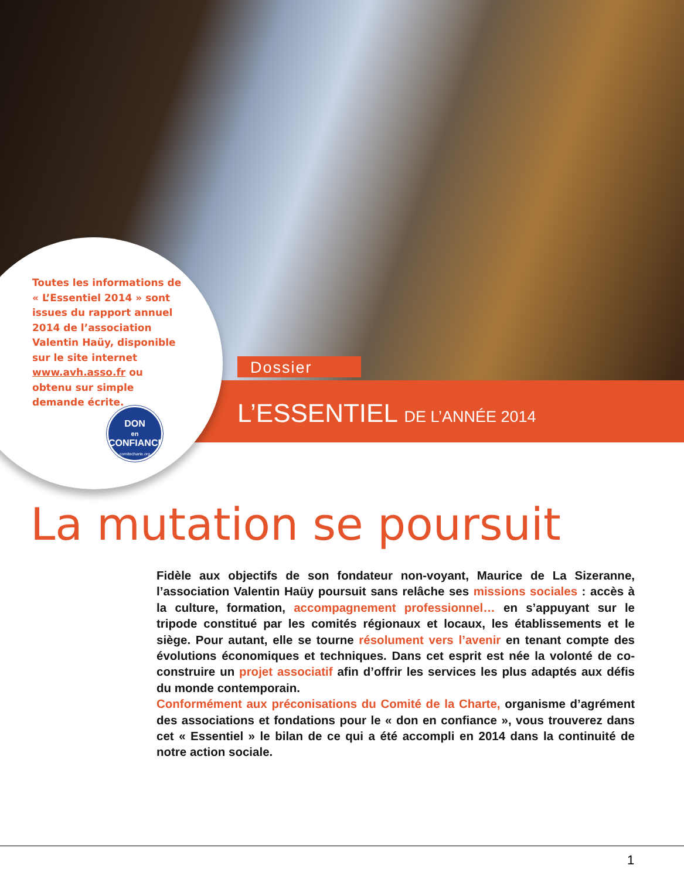Toutes les informations de « L’Essentiel 2014 » sont issues du rapport annuel 2014 de l’association Valentin Haüy, disponible sur le site internet www.avh.asso.fr ou obtenu sur simple demande écrite.
DON
en
CONFIANCE
comitecharte.org
Dossier
L’ESSENTIEL DE L’ANNÉE 2014
La mutation se poursuit
Fidèle aux objectifs de son fondateur non-voyant, Maurice de La Sizeranne, l’association Valentin Haüy poursuit sans relâche ses missions sociales : accès à la culture, formation, accompagnement professionnel… en s’appuyant sur le tripode constitué par les comités régionaux et locaux, les établissements et le siège. Pour autant, elle se tourne résolument vers l’avenir en tenant compte des évolutions économiques et techniques. Dans cet esprit est née la volonté de co-construire un projet associatif afin d’offrir les services les plus adaptés aux défis du monde contemporain.
Conformément aux préconisations du Comité de la Charte, organisme d’agrément des associations et fondations pour le « don en confiance », vous trouverez dans cet « Essentiel » le bilan de ce qui a été accompli en 2014 dans la continuité de notre action sociale.
1